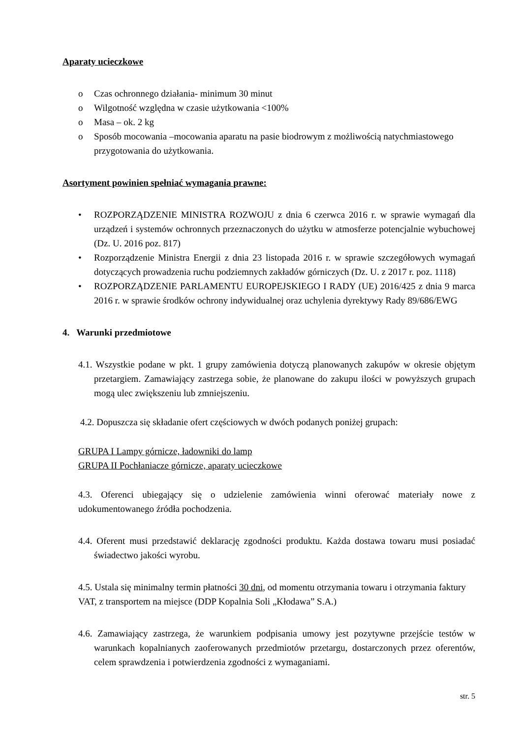Aparaty ucieczkowe
o Czas ochronnego działania- minimum 30 minut
o Wilgotność względna w czasie użytkowania <100%
o Masa – ok. 2 kg
o Sposób mocowania –mocowania aparatu na pasie biodrowym z możliwością natychmiastowego przygotowania do użytkowania.
Asortyment powinien spełniać wymagania prawne:
• ROZPORZĄDZENIE MINISTRA ROZWOJU z dnia 6 czerwca 2016 r. w sprawie wymagań dla urządzeń i systemów ochronnych przeznaczonych do użytku w atmosferze potencjalnie wybuchowej (Dz. U. 2016 poz. 817)
• Rozporządzenie Ministra Energii z dnia 23 listopada 2016 r. w sprawie szczegółowych wymagań dotyczących prowadzenia ruchu podziemnych zakładów górniczych (Dz. U. z 2017 r. poz. 1118)
• ROZPORZĄDZENIE PARLAMENTU EUROPEJSKIEGO I RADY (UE) 2016/425 z dnia 9 marca 2016 r. w sprawie środków ochrony indywidualnej oraz uchylenia dyrektywy Rady 89/686/EWG
4. Warunki przedmiotowe
4.1. Wszystkie podane w pkt. 1 grupy zamówienia dotyczą planowanych zakupów w okresie objętym przetargiem. Zamawiający zastrzega sobie, że planowane do zakupu ilości w powyższych grupach mogą ulec zwiększeniu lub zmniejszeniu.
4.2. Dopuszcza się składanie ofert częściowych w dwóch podanych poniżej grupach:
GRUPA I Lampy górnicze, ładowniki do lamp
GRUPA II Pochłaniacze górnicze, aparaty ucieczkowe
4.3. Oferenci ubiegający się o udzielenie zamówienia winni oferować materiały nowe z udokumentowanego źródła pochodzenia.
4.4. Oferent musi przedstawić deklarację zgodności produktu. Każda dostawa towaru musi posiadać świadectwo jakości wyrobu.
4.5. Ustala się minimalny termin płatności 30 dni, od momentu otrzymania towaru i otrzymania faktury VAT, z transportem na miejsce (DDP Kopalnia Soli „Kłodawa” S.A.)
4.6. Zamawiający zastrzega, że warunkiem podpisania umowy jest pozytywne przejście testów w warunkach kopalnianych zaoferowanych przedmiotów przetargu, dostarczonych przez oferentów, celem sprawdzenia i potwierdzenia zgodności z wymaganiami.
str. 5